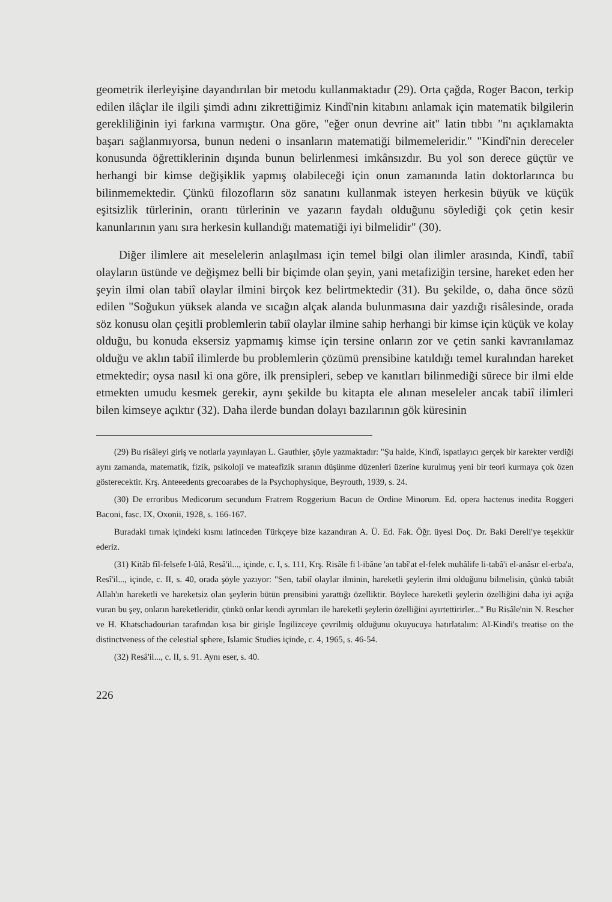geometrik ilerleyişine dayandırılan bir metodu kullanmaktadır (29). Orta çağda, Roger Bacon, terkip edilen ilâçlar ile ilgili şimdi adını zikrettiğimiz Kindî'nin kitabını anlamak için matematik bilgilerin gerekliliğinin iyi farkına varmıştır. Ona göre, "eğer onun devrine ait" latin tıbbı "nı açıklamakta başarı sağlanmıyorsa, bunun nedeni o insanların matematiği bilmemeleridir." "Kindî'nin dereceler konusunda öğrettiklerinin dışında bunun belirlenmesi imkânsızdır. Bu yol son derece güçtür ve herhangi bir kimse değişiklik yapmış olabileceği için onun zamanında latin doktorlarınca bu bilinmemektedir. Çünkü filozofların söz sanatını kullanmak isteyen herkesin büyük ve küçük eşitsizlik türlerinin, orantı türlerinin ve yazarın faydalı olduğunu söylediği çok çetin kesir kanunlarının yanı sıra herkesin kullandığı matematiği iyi bilmelidir" (30).
Diğer ilimlere ait meselelerin anlaşılması için temel bilgi olan ilimler arasında, Kindî, tabiî olayların üstünde ve değişmez belli bir biçimde olan şeyin, yani metafiziğin tersine, hareket eden her şeyin ilmi olan tabiî olaylar ilmini birçok kez belirtmektedir (31). Bu şekilde, o, daha önce sözü edilen "Soğukun yüksek alanda ve sıcağın alçak alanda bulunmasına dair yazdığı risâlesinde, orada söz konusu olan çeşitli problemlerin tabiî olaylar ilmine sahip herhangi bir kimse için küçük ve kolay olduğu, bu konuda eksersiz yapmamış kimse için tersine onların zor ve çetin sanki kavranılamaz olduğu ve aklın tabiî ilimlerde bu problemlerin çözümü prensibine katıldığı temel kuralından hareket etmektedir; oysa nasıl ki ona göre, ilk prensipleri, sebep ve kanıtları bilinmediği sürece bir ilmi elde etmekten umudu kesmek gerekir, aynı şekilde bu kitapta ele alınan meseleler ancak tabiî ilimleri bilen kimseye açıktır (32). Daha ilerde bundan dolayı bazılarının gök küresinin
(29) Bu risâleyi giriş ve notlarla yayınlayan L. Gauthier, şöyle yazmaktadır: "Şu halde, Kindî, ispatlayıcı gerçek bir karekter verdiği aynı zamanda, matematik, fizik, psikoloji ve mateafizik sıranın düşünme düzenleri üzerine kurulmuş yeni bir teori kurmaya çok özen gösterecektir. Krş. Anteeedents grecoarabes de la Psychophysique, Beyrouth, 1939, s. 24.
(30) De erroribus Medicorum secundum Fratrem Roggerium Bacun de Ordine Minorum. Ed. opera hactenus inedita Roggeri Baconi, fasc. IX, Oxonii, 1928, s. 166-167.
Buradaki tırnak içindeki kısmı latinceden Türkçeye bize kazandıran A. Ü. Ed. Fak. Öğr. üyesi Doç. Dr. Baki Dereli'ye teşekkür ederiz.
(31) Kitâb fîl-felsefe l-ûlâ, Resâ'il..., içinde, c. I, s. 111, Krş. Risâle fi l-ibâne 'an tabî'at el-felek muhâlife li-tabâ'i el-anâsır el-erba'a, Resî'il..., içinde, c. II, s. 40, orada şöyle yazıyor: "Sen, tabiî olaylar ilminin, hareketli şeylerin ilmi olduğunu bilmelisin, çünkü tabiât Allah'ın hareketli ve hareketsiz olan şeylerin bütün prensibini yarattığı özelliktir. Böylece hareketli şeylerin özelliğini daha iyi açığa vuran bu şey, onların hareketleridir, çünkü onlar kendi ayrımları ile hareketli şeylerin özelliğini ayırtettirirler..." Bu Risâle'nin N. Rescher ve H. Khatschadourian tarafından kısa bir girişle İngilizceye çevrilmiş olduğunu okuyucuya hatırlatalım: Al-Kindi's treatise on the distinctveness of the celestial sphere, Islamic Studies içinde, c. 4, 1965, s. 46-54.
(32) Resâ'il..., c. II, s. 91. Aynı eser, s. 40.
226